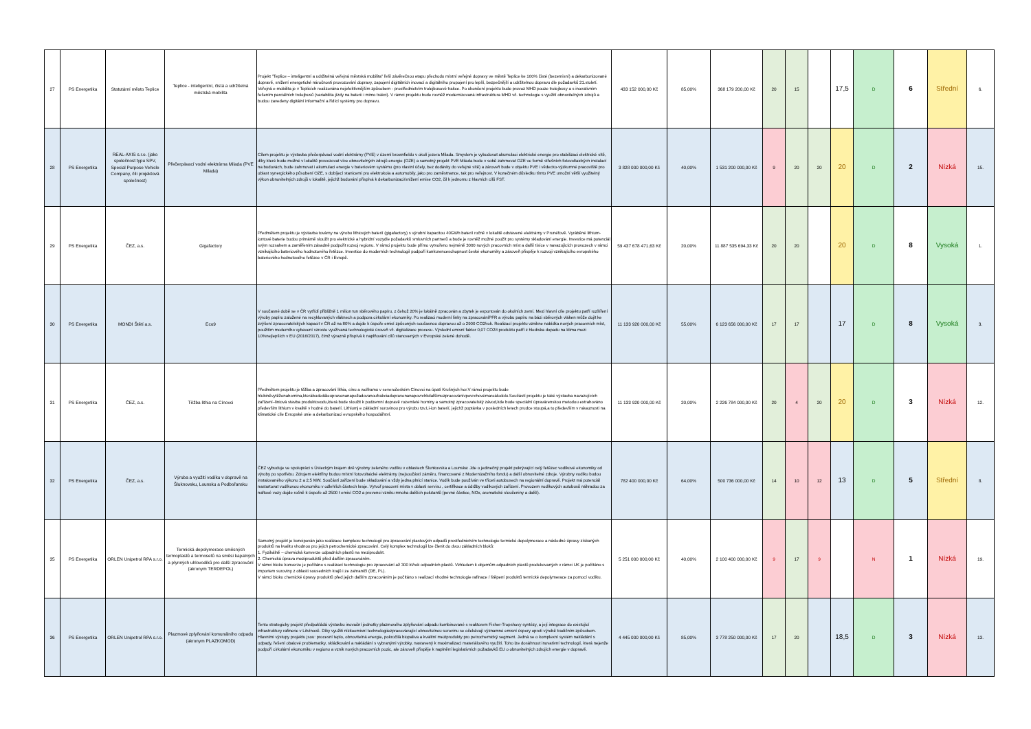| 27 | PS Energetika | Statutární město Teplice | Teplice - inteligentní, čistá a udržitelná městská mobilita | Projekt "Teplice – inteligentní a udržitelná veřejná městská mobilita" řeší závěrečnou etapu přechodu místní veřejné dopravy ve městě Teplice ke 100% čisté (bezemisní) a dekarbonizované dopravě, snížení energetické náročnosti provozování dopravy, zapojení digitálních inovací a digitálního propojení pro lepší, bezpečnější a udržitelnou dopravu dle požadavků 21.století. Veřejná e-mobilita je v Teplicích realizována nejefektivnějším způsobem - prostřednictvím trolejbusové trakce. Po ukončení projektu bude provoz MHD pouze trolejbusy a s inovativním řešením parciálních trolejbusů (variabilita jízdy na baterii i mimo trakci). V rámci projektu bude rovněž modernizovaná infrastruktura MHD vč. technologie s využití obnovitelných zdrojů a budou zavedeny digitální informační a řídící systémy pro dopravu. | 433 152 000,00 Kč | 85,00% | 368 179 200,00 Kč | 20 | 15 | | 17,5 | D | 6 | Střední | 6. |
| 28 | PS Energetika | REAL-AXIS s.r.o. (jako společnost typu SPV, Special Purpose Vehicle Company, čili projektová společnost) | Přečerpávací vodní elektrárna Milada (PVE Milada) | Cílem projektu je výstavba přečerpávací vodní elektrárny (PVE) v území brownfieldu v okolí jezera Milada. Smyslem je vybudovat akumulaci elektrické energie pro stabilizaci elektrické sítě, díky které bude možné v lokalitě provozovat více obnovitelných zdrojů energie (OZE) a samotný projekt PVE Milada bude v sobě zahrnovat OZE ve formě střešních fotovoltaických instalací na budovách, bude zahrnovat i akumulaci energie v bateriovém systému (pro vlastní účely, bez dodávky do veřejné sítě) a zároveň bude v objektu PVE i vědecko-výzkumné pracoviště pro oblast synergického působení OZE, s dobíjecí stanicemi pro elektrokola a automobily, jako pro zaměstnance, tak pro veřejnost. V konečném důsledku tímto PVE umožní větší využitelný výkon obnovitelných zdrojů v lokalitě, jejichž budování přispívá k dekarbonizaci/snížení emise CO2, čil k jednomu z hlavních cílů FST. | 3 828 000 000,00 Kč | 40,00% | 1 531 200 000,00 Kč | 9 | 20 | 20 | 20 | D | 2 | Nízká | 15. |
| 29 | PS Energetika | ČEZ, a.s. | Gigafactory | Předmětem projektu je výstavba továrny na výrobu lithiových baterií (gigafactory) s výrobní kapacitou 40GWh baterií ročně v lokalitě odstavené elektrárny v Prunéřově. Vyráběné lithium-iontové baterie budou primárně sloužit pro elektrické a hybridní vozydle požadavků smluvních partnerů a bude je rovněž možné použít pro systémy skladování energie. Investice má potenciál svým rozsahem a zaměřením zásadně podpořit rozvoj regionu. V rámci projektu bude přímo vytvořeno nejméně 3000 nových pracovních míst a další tisíce v navazujících provozech v rámci vznikajícího bateriového hodnotového řetězce. Investice do moderních technologií podpoří konkurenceschopnost české ekonomiky a zároveň přispěje k rozvoji vznikajícího evropského bateriového hodnotového řetězce v ČR i Evropě. | 59 437 678 471,63 Kč | 20,00% | 11 887 535 694,33 Kč | 20 | 20 | | 20 | D | 8 | Vysoká | 1. |
| 30 | PS Energetika | MONDI Štětí a.s. | Eco9 | V současné době se v ČR vytřídí přibližně 1 milion tun sběrového papíru, z čehož 20% je lokálně zpracován a zbytek je exportován do okolních zemí. Mezi hlavní cíle projektu patří rozšíření výroby papíru založené na recyklovaných vláknech a podpora cirkulární ekonomiky. Po realizaci moderní linky na zpracováníPFR a výrobu papíru na bázi sběrových vláken může dojít ke zvýšení zpracovatelských kapacit v ČR až na 80% a dojde k úspoře emisí způsoných současnou dopravou až o 2900 CO2/rok. Realizací projektu vznikne nabídka nových pracovních míst, použitím moderního vybavení vzroste využívaná technologické úroveň vč. digitalizace procesu. Výslední emisní faktor 0,07 CO2/t produktu patří z hlediska dopadu na klima mezi 10%nejlepších v EU (2016/2017), čímž výrazně přispívá k naplňování cílů stanovených v Evropské zelené dohodě. | 11 133 920 000,00 Kč | 55,00% | 6 123 656 000,00 Kč | 17 | 17 | | 17 | D | 8 | Vysoká | 3. |
| 31 | PS Energetika | ČEZ, a.s. | Těžba lithia na Cínovci | Předmětem projektu je těžba a zpracování lithia, cínu a wolframu v severočeském Cínovci na úpatí Krušných hor.V rámci projektu bude hlubinĕvytĕženahornina,kterábudedáleupravenanapožadovanoufrakciadopravenanapovrchkdalšímuzpracovánívpovrchovémareáludolu.Součástí projektu je také výstavba navazujících zařízení–liniová stavba produktovodu,která bude sloužit k podzemní dopravě rozemleté horniny a samotný zpracovatelský závod,kde bude speciální úpravárenskou metodou extrahováno především lithium v kvalitě v hodné do baterií. Lithiumj e základní surovinou pro výrobu tzv.Li-ion baterií, jejichž poptávka v posledních letech prudce stoupá,a to především v návaznosti na klimatické cíle Evropské unie a dekarbonizaci evropského hospodářství. | 11 133 920 000,00 Kč | 20,00% | 2 226 784 000,00 Kč | 20 | 4 | 20 | 20 | D | 3 | Nízká | 12. |
| 32 | PS Energetika | ČEZ, a.s. | Výroba a využití vodíku v dopravě na Šluknovsku, Lounsku a Podbořansku | ČEZ vybuduje ve spolupráci s Ústeckým krajem dvě výrobny zeleného vodíku v oblastech Šlunkovska a Lounska: Jde o jedinečný projekt pokrývající celý řetězec vodíkové ekonomiky od výroby po spotřebu. Zdrojem elektřiny budou místní fotovoltaické elektrárny (nejsoučástí záměru, financované z Modernizačního fondu) a další obnovitelné zdroje. Výrobny vodíku budou instalovaného výkonu 2 a 2,5 MW. Součástí zařízení bude skladování a vždy jedna plnící stanice. Vodík bude používán ve třiceti autobusech na regionální dopravě. Projekt má potenciál nastartovat vodíkovou ekonomiku v odlehlích částech kraje. Vytvoř pracovní místa v oblasti servisu , certifikace a údržby vodíkových zařízení. Provozem vodíkových autobusů náhradou za naftové vozy dojde ročně k úspoře až 2500 t emisí CO2 a prevenci vzniku mnoha dalších polutantů (pevné částice, NOx, aromatické sloučeniny a další). | 782 400 000,00 Kč | 64,00% | 500 736 000,00 Kč | 14 | 10 | 12 | 13 | D | 5 | Střední | 8. |
| 35 | PS Energetika | ORLEN Unipetrol RPA s.r.o. | Termická depolymerace směsných termoplastů a termosetů na směsi kapalných a plynných uhlovodíků pro další zpracování (akronym TERDEPOL) | Samotný projekt je koncipován jako realizace komplexu technologií pro zpracování plastových odpadů prostřednictvím technologie termické depolymerace a následné úpravy získaných produktů na kvalitu vhodnou pro jejich petrochemické zpracování. Celý komplex technologií lze členit do dvou základních bloků: 1. Fyzikálně – chemická konverze odpadních plastů na meziprodukt. 2. Chemická úprava meziproduktů před dalším zpracováním. V rámci bloku konverze je počítáno s realizací technologie pro zpracování až 300 kt/rok odpadních plastů. Vzhledem k objemům odpadních plastů produkovaných v rámci UK je počítáno s importem suroviny z oblasti sousedních krajů i ze zahraničí (DE, PL). V rámci bloku chemické úpravy produktů před jejich dalším zpracováním je počítáno s realizací vhodné technologie rafinace / štěpení produktů termické depolymerace za pomocí vodíku. | 5 251 000 000,00 Kč | 40,00% | 2 100 400 000,00 Kč | 9 | 17 | 9 | | N | 1 | Nízká | 19. |
| 36 | PS Energetika | ORLEN Unipetrol RPA s.r.o. | Plazmové zplyňování komunálního odpadu (akronym PLAZKOMOD) | Tento strategicky projekt předpokládá výstavbu inovační jednotky plazmového zplyňování odpadu kombinované s reaktorem Fisher-Tropshovy syntézy, a její integrace do existující infrastruktury rafinerie v Litvínově. Díky využiti nízkoemisní technologiiezpracovávající obnovitelnou surovinu se očekávají významné emisní úspory oproti výrobě tradičním způsobem. Hlavními výstupy projektu jsou: procesní teplo, obnovitelná energie, pokročilá biopaliva a kvalitní meziprodukty pro petrochemický segment. Jedná se o komplexní systém nakládání s odpady, řešení obalové problematiky, skládkování a nakládání s vybranými výrobky, nastavený k maximalizaci materiálového využití. Toho lze dosáhnout inovativní technologií, která nejenže podpoří cirkulární ekonomiku v regionu a vznik nových pracovních pozic, ale zároveň přispěje k naplnění legislativních požadavků EU o obnovitelných zdrojích energie v dopravě. | 4 445 000 000,00 Kč | 85,00% | 3 778 250 000,00 Kč | 17 | 20 | | 18,5 | D | 3 | Nízká | 13. |